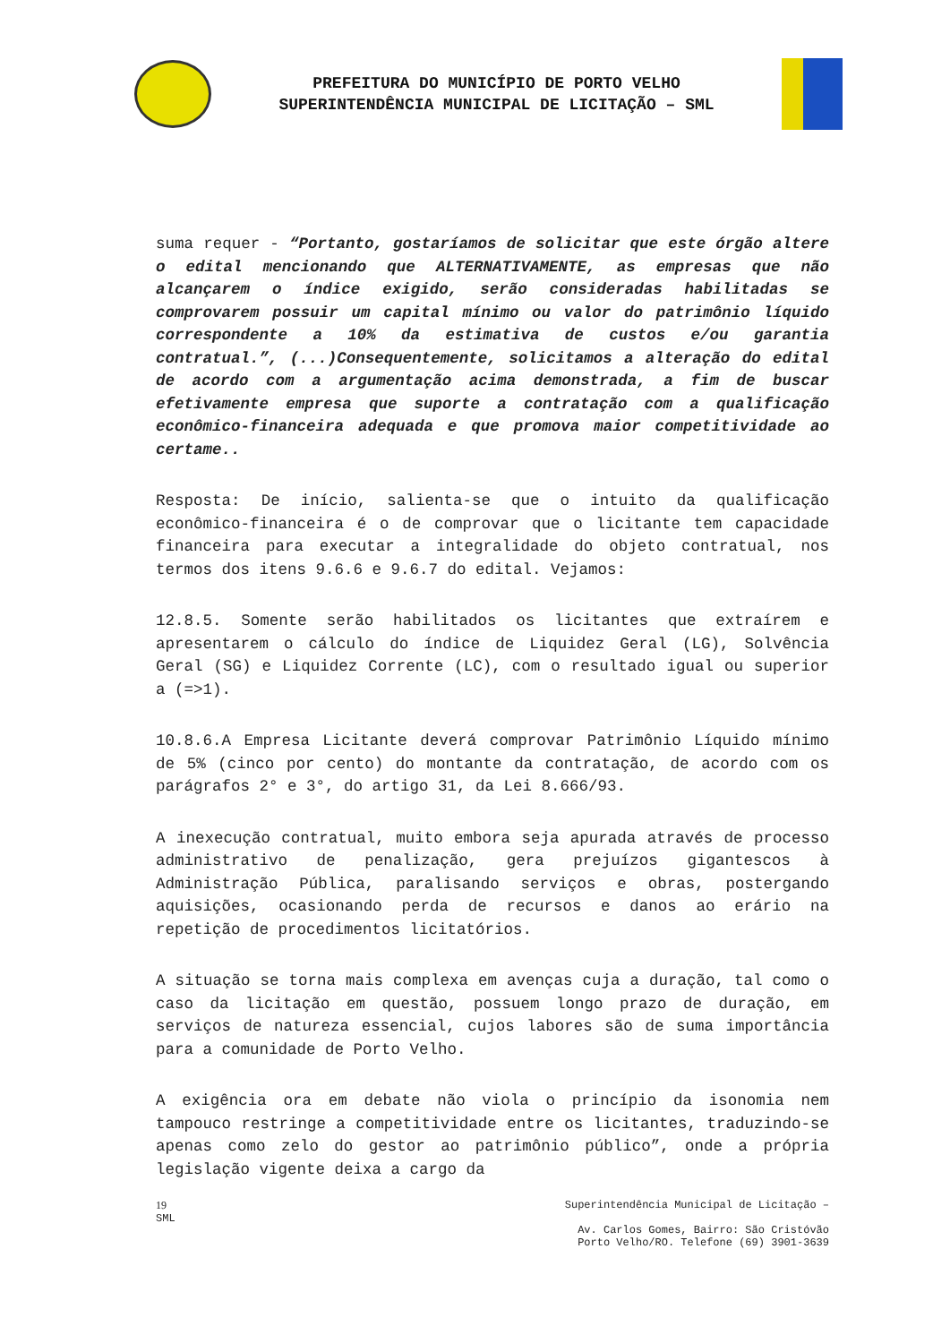PREFEITURA DO MUNICÍPIO DE PORTO VELHO
SUPERINTENDÊNCIA MUNICIPAL DE LICITAÇÃO – SML
suma requer - “Portanto, gostaríamos de solicitar que este órgão altere o edital mencionando que ALTERNATIVAMENTE, as empresas que não alcançarem o índice exigido, serão consideradas habilitadas se comprovarem possuir um capital mínimo ou valor do patrimônio líquido correspondente a 10% da estimativa de custos e/ou garantia contratual.”, (...)Consequentemente, solicitamos a alteração do edital de acordo com a argumentação acima demonstrada, a fim de buscar efetivamente empresa que suporte a contratação com a qualificação econômico-financeira adequada e que promova maior competitividade ao certame..
Resposta: De início, salienta-se que o intuito da qualificação econômico-financeira é o de comprovar que o licitante tem capacidade financeira para executar a integralidade do objeto contratual, nos termos dos itens 9.6.6 e 9.6.7 do edital. Vejamos:
12.8.5. Somente serão habilitados os licitantes que extraírem e apresentarem o cálculo do índice de Liquidez Geral (LG), Solvência Geral (SG) e Liquidez Corrente (LC), com o resultado igual ou superior a (=>1).
10.8.6.A Empresa Licitante deverá comprovar Patrimônio Líquido mínimo de 5% (cinco por cento) do montante da contratação, de acordo com os parágrafos 2° e 3°, do artigo 31, da Lei 8.666/93.
A inexecução contratual, muito embora seja apurada através de processo administrativo de penalização, gera prejuízos gigantescos à Administração Pública, paralisando serviços e obras, postergando aquisições, ocasionando perda de recursos e danos ao erário na repetição de procedimentos licitatórios.
A situação se torna mais complexa em avenças cuja a duração, tal como o caso da licitação em questão, possuem longo prazo de duração, em serviços de natureza essencial, cujos labores são de suma importância para a comunidade de Porto Velho.
A exigência ora em debate não viola o princípio da isonomia nem tampouco restringe a competitividade entre os licitantes, traduzindo-se apenas como zelo do gestor ao patrimônio público”, onde a própria legislação vigente deixa a cargo da
19
SML
Superintendência Municipal de Licitação –
Av. Carlos Gomes, Bairro: São Cristóvão
Porto Velho/RO. Telefone (69) 3901-3639